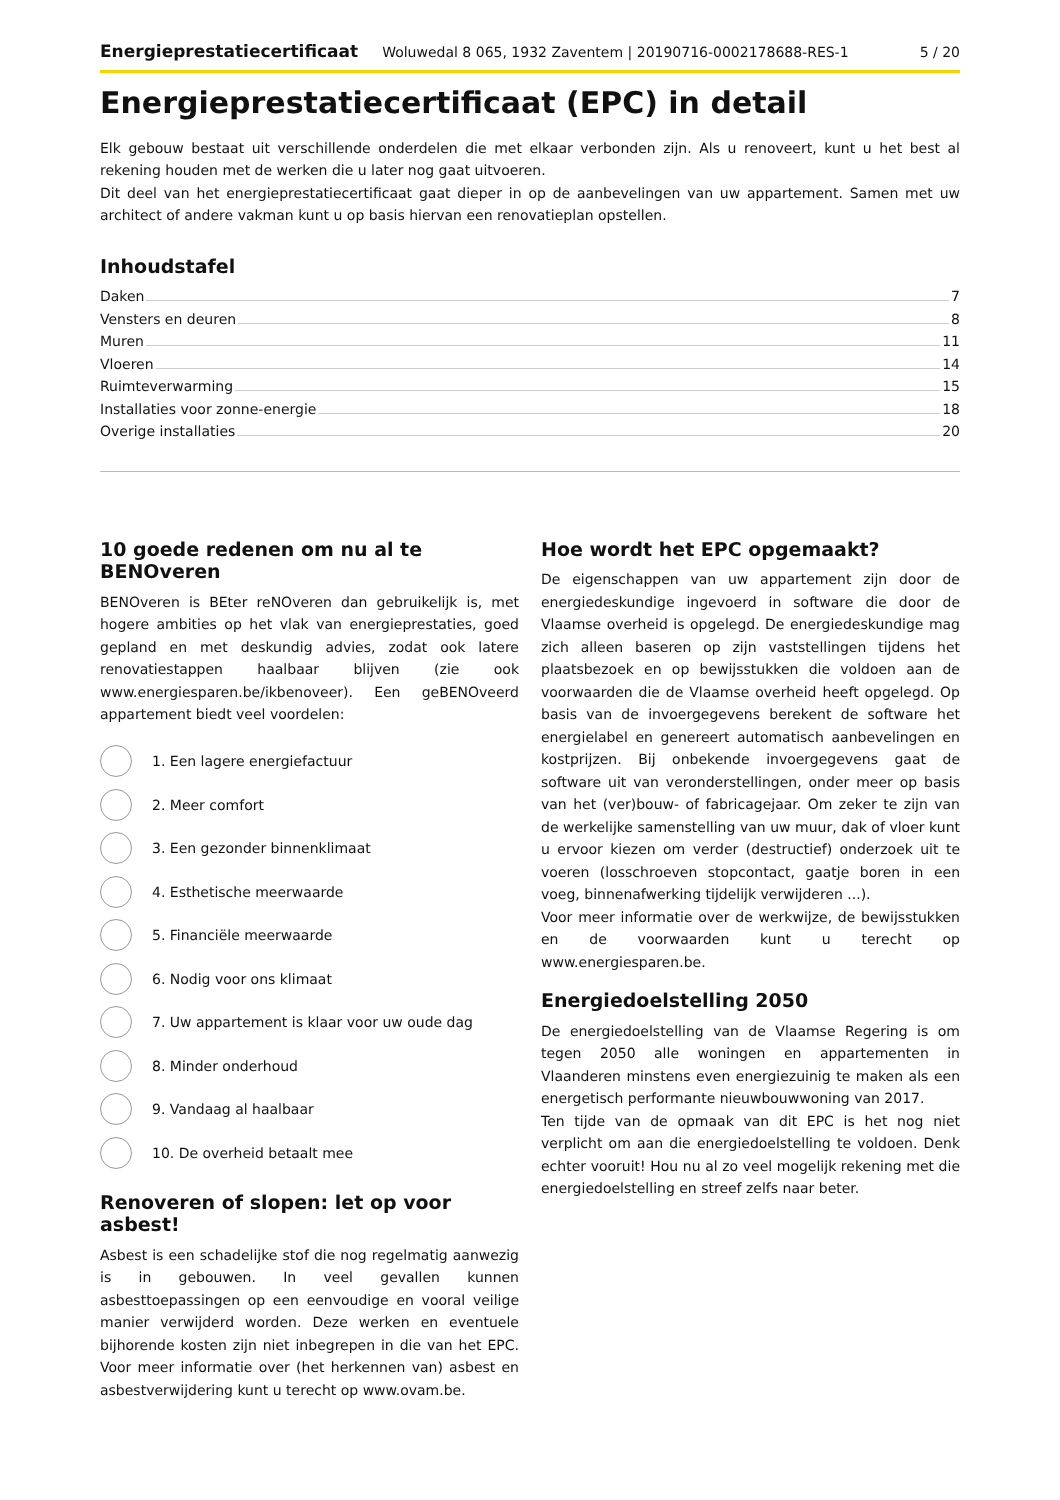Energieprestatiecertificaat Woluwedal 8 065, 1932 Zaventem | 20190716-0002178688-RES-1 5 / 20
Energieprestatiecertificaat (EPC) in detail
Elk gebouw bestaat uit verschillende onderdelen die met elkaar verbonden zijn. Als u renoveert, kunt u het best al rekening houden met de werken die u later nog gaat uitvoeren.
Dit deel van het energieprestatiecertificaat gaat dieper in op de aanbevelingen van uw appartement. Samen met uw architect of andere vakman kunt u op basis hiervan een renovatieplan opstellen.
Inhoudstafel
Daken 7
Vensters en deuren 8
Muren 11
Vloeren 14
Ruimteverwarming 15
Installaties voor zonne-energie 18
Overige installaties 20
10 goede redenen om nu al te BENOveren
BENOveren is BEter reNOveren dan gebruikelijk is, met hogere ambities op het vlak van energieprestaties, goed gepland en met deskundig advies, zodat ook latere renovatiestappen haalbaar blijven (zie ook www.energiesparen.be/ikbenoveer). Een geBENOveerd appartement biedt veel voordelen:
1. Een lagere energiefactuur
2. Meer comfort
3. Een gezonder binnenklimaat
4. Esthetische meerwaarde
5. Financiële meerwaarde
6. Nodig voor ons klimaat
7. Uw appartement is klaar voor uw oude dag
8. Minder onderhoud
9. Vandaag al haalbaar
10. De overheid betaalt mee
Renoveren of slopen: let op voor asbest!
Asbest is een schadelijke stof die nog regelmatig aanwezig is in gebouwen. In veel gevallen kunnen asbesttoepassingen op een eenvoudige en vooral veilige manier verwijderd worden. Deze werken en eventuele bijhorende kosten zijn niet inbegrepen in die van het EPC. Voor meer informatie over (het herkennen van) asbest en asbestverwijdering kunt u terecht op www.ovam.be.
Hoe wordt het EPC opgemaakt?
De eigenschappen van uw appartement zijn door de energiedeskundige ingevoerd in software die door de Vlaamse overheid is opgelegd. De energiedeskundige mag zich alleen baseren op zijn vaststellingen tijdens het plaatsbezoek en op bewijsstukken die voldoen aan de voorwaarden die de Vlaamse overheid heeft opgelegd. Op basis van de invoergegevens berekent de software het energielabel en genereert automatisch aanbevelingen en kostprijzen. Bij onbekende invoergegevens gaat de software uit van veronderstellingen, onder meer op basis van het (ver)bouw- of fabricagejaar. Om zeker te zijn van de werkelijke samenstelling van uw muur, dak of vloer kunt u ervoor kiezen om verder (destructief) onderzoek uit te voeren (losschroeven stopcontact, gaatje boren in een voeg, binnenafwerking tijdelijk verwijderen ...).
Voor meer informatie over de werkwijze, de bewijsstukken en de voorwaarden kunt u terecht op www.energiesparen.be.
Energiedoelstelling 2050
De energiedoelstelling van de Vlaamse Regering is om tegen 2050 alle woningen en appartementen in Vlaanderen minstens even energiezuinig te maken als een energetisch performante nieuwbouwwoning van 2017.
Ten tijde van de opmaak van dit EPC is het nog niet verplicht om aan die energiedoelstelling te voldoen. Denk echter vooruit! Hou nu al zo veel mogelijk rekening met die energiedoelstelling en streef zelfs naar beter.